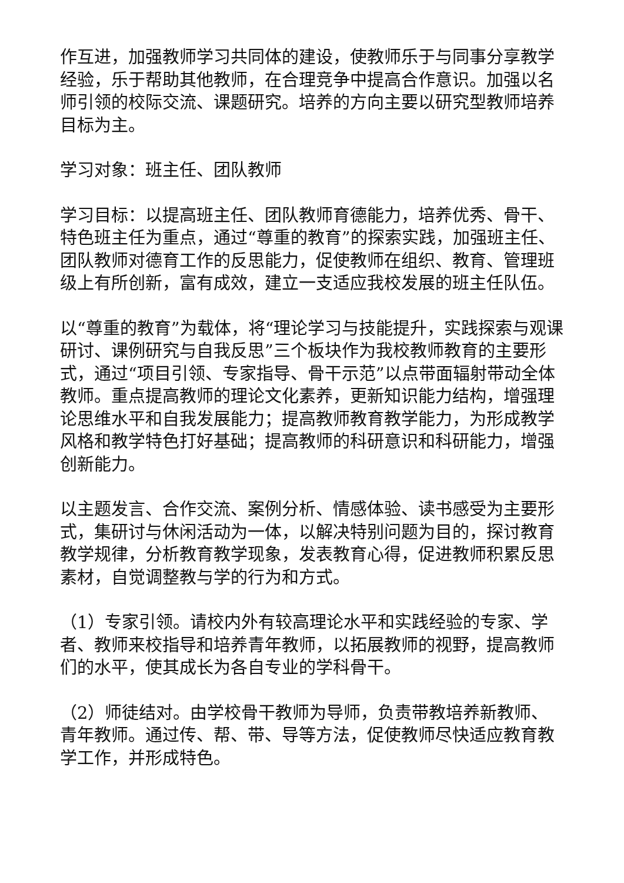作互进，加强教师学习共同体的建设，使教师乐于与同事分享教学经验，乐于帮助其他教师，在合理竞争中提高合作意识。加强以名师引领的校际交流、课题研究。培养的方向主要以研究型教师培养目标为主。
学习对象：班主任、团队教师
学习目标：以提高班主任、团队教师育德能力，培养优秀、骨干、特色班主任为重点，通过“尊重的教育”的探索实践，加强班主任、团队教师对德育工作的反思能力，促使教师在组织、教育、管理班级上有所创新，富有成效，建立一支适应我校发展的班主任队伍。
以“尊重的教育”为载体，将“理论学习与技能提升，实践探索与观课研讨、课例研究与自我反思”三个板块作为我校教师教育的主要形式，通过“项目引领、专家指导、骨干示范”以点带面辐射带动全体教师。重点提高教师的理论文化素养，更新知识能力结构，增强理论思维水平和自我发展能力；提高教师教育教学能力，为形成教学风格和教学特色打好基础；提高教师的科研意识和科研能力，增强创新能力。
以主题发言、合作交流、案例分析、情感体验、读书感受为主要形式，集研讨与休闲活动为一体，以解决特别问题为目的，探讨教育教学规律，分析教育教学现象，发表教育心得，促进教师积累反思素材，自觉调整教与学的行为和方式。
（1）专家引领。请校内外有较高理论水平和实践经验的专家、学者、教师来校指导和培养青年教师，以拓展教师的视野，提高教师们的水平，使其成长为各自专业的学科骨干。
（2）师徒结对。由学校骨干教师为导师，负责带教培养新教师、青年教师。通过传、帮、带、导等方法，促使教师尽快适应教育教学工作，并形成特色。